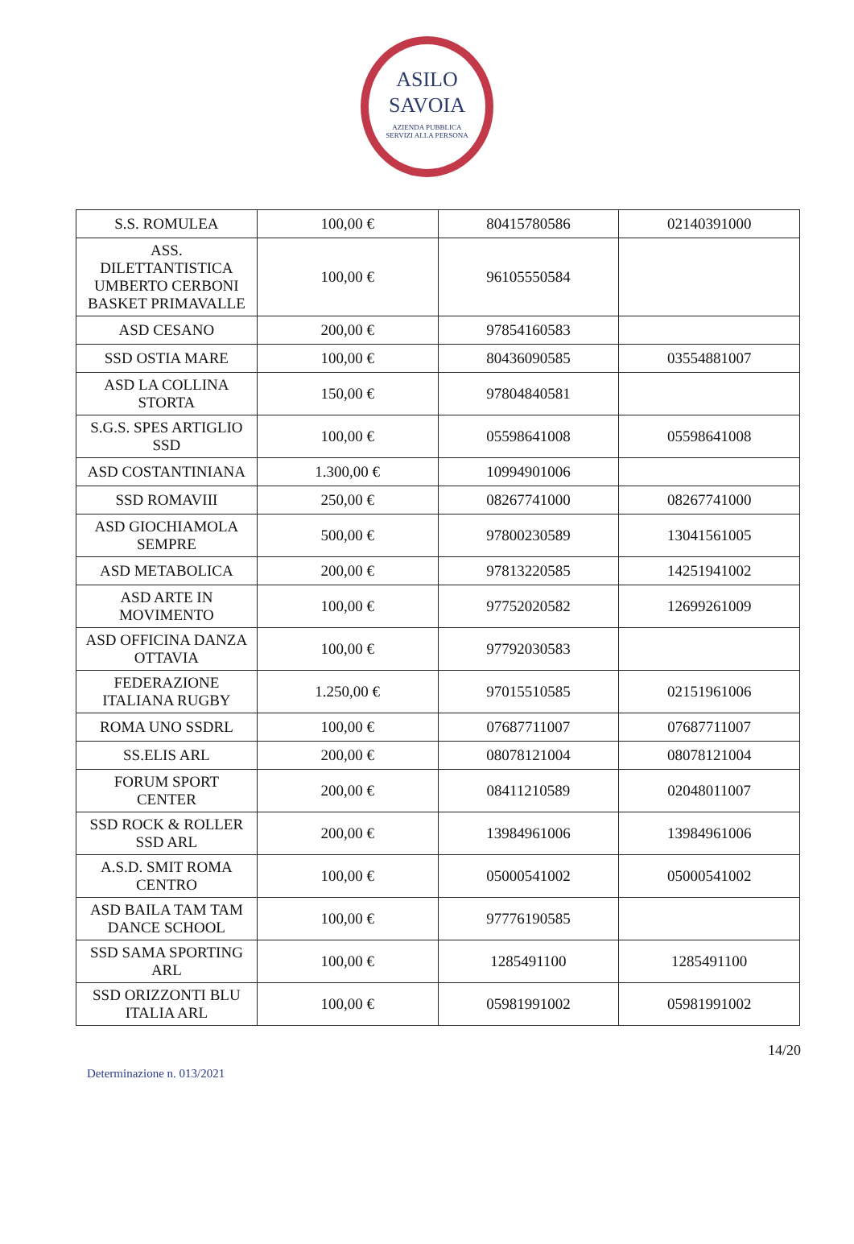ASILO
SAVOIA
AZIENDA PUBBLICA
SERVIZI ALLA PERSONA
| S.S. ROMULEA | 100,00 € | 80415780586 | 02140391000 |
| ASS. DILETTANTISTICA UMBERTO CERBONI BASKET PRIMAVALLE | 100,00 € | 96105550584 | |
| ASD CESANO | 200,00 € | 97854160583 | |
| SSD OSTIA MARE | 100,00 € | 80436090585 | 03554881007 |
| ASD LA COLLINA STORTA | 150,00 € | 97804840581 | |
| S.G.S. SPES ARTIGLIO SSD | 100,00 € | 05598641008 | 05598641008 |
| ASD COSTANTINIANA | 1.300,00 € | 10994901006 | |
| SSD ROMAVIII | 250,00 € | 08267741000 | 08267741000 |
| ASD GIOCHIAMOLA SEMPRE | 500,00 € | 97800230589 | 13041561005 |
| ASD METABOLICA | 200,00 € | 97813220585 | 14251941002 |
| ASD ARTE IN MOVIMENTO | 100,00 € | 97752020582 | 12699261009 |
| ASD OFFICINA DANZA OTTAVIA | 100,00 € | 97792030583 | |
| FEDERAZIONE ITALIANA RUGBY | 1.250,00 € | 97015510585 | 02151961006 |
| ROMA UNO SSDRL | 100,00 € | 07687711007 | 07687711007 |
| SS.ELIS ARL | 200,00 € | 08078121004 | 08078121004 |
| FORUM SPORT CENTER | 200,00 € | 08411210589 | 02048011007 |
| SSD ROCK & ROLLER SSD ARL | 200,00 € | 13984961006 | 13984961006 |
| A.S.D. SMIT ROMA CENTRO | 100,00 € | 05000541002 | 05000541002 |
| ASD BAILA TAM TAM DANCE SCHOOL | 100,00 € | 97776190585 | |
| SSD SAMA SPORTING ARL | 100,00 € | 1285491100 | 1285491100 |
| SSD ORIZZONTI BLU ITALIA ARL | 100,00 € | 05981991002 | 05981991002 |
14/20
Determinazione n. 013/2021